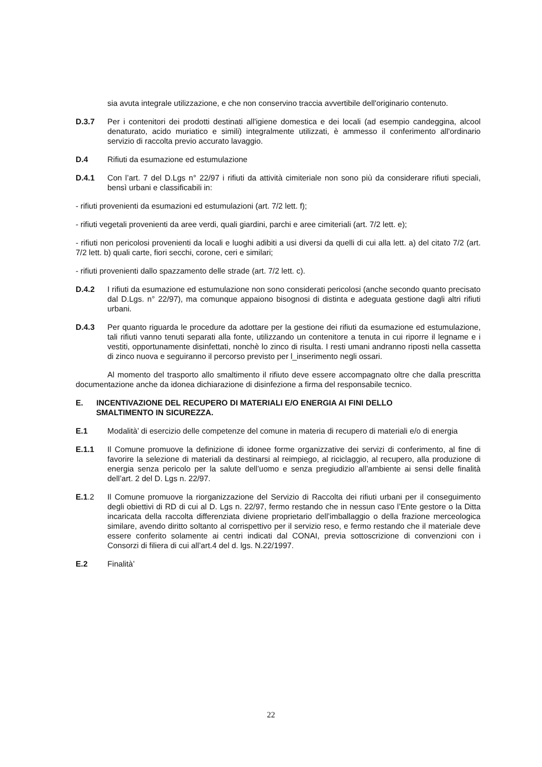sia avuta integrale utilizzazione, e che non conservino traccia avvertibile dell'originario contenuto.
D.3.7 Per i contenitori dei prodotti destinati all'igiene domestica e dei locali (ad esempio candeggina, alcool denaturato, acido muriatico e simili) integralmente utilizzati, è ammesso il conferimento all'ordinario servizio di raccolta previo accurato lavaggio.
D.4 Rifiuti da esumazione ed estumulazione
D.4.1 Con l’art. 7 del D.Lgs n° 22/97 i rifiuti da attività cimiteriale non sono più da considerare rifiuti speciali, bensì urbani e classificabili in:
- rifiuti provenienti da esumazioni ed estumulazioni (art. 7/2 lett. f);
- rifiuti vegetali provenienti da aree verdi, quali giardini, parchi e aree cimiteriali (art. 7/2 lett. e);
- rifiuti non pericolosi provenienti da locali e luoghi adibiti a usi diversi da quelli di cui alla lett. a) del citato 7/2 (art. 7/2 lett. b) quali carte, fiori secchi, corone, ceri e similari;
- rifiuti provenienti dallo spazzamento delle strade (art. 7/2 lett. c).
D.4.2 I rifiuti da esumazione ed estumulazione non sono considerati pericolosi (anche secondo quanto precisato dal D.Lgs. n° 22/97), ma comunque appaiono bisognosi di distinta e adeguata gestione dagli altri rifiuti urbani.
D.4.3 Per quanto riguarda le procedure da adottare per la gestione dei rifiuti da esumazione ed estumulazione, tali rifiuti vanno tenuti separati alla fonte, utilizzando un contenitore a tenuta in cui riporre il legname e i vestiti, opportunamente disinfettati, nonchè lo zinco di risulta. I resti umani andranno riposti nella cassetta di zinco nuova e seguiranno il percorso previsto per l_inserimento negli ossari.
Al momento del trasporto allo smaltimento il rifiuto deve essere accompagnato oltre che dalla prescritta documentazione anche da idonea dichiarazione di disinfezione a firma del responsabile tecnico.
E. INCENTIVAZIONE DEL RECUPERO DI MATERIALI E/O ENERGIA AI FINI DELLO
SMALTIMENTO IN SICUREZZA.
E.1 Modalità’ di esercizio delle competenze del comune in materia di recupero di materiali e/o di energia
E.1.1 Il Comune promuove la definizione di idonee forme organizzative dei servizi di conferimento, al fine di favorire la selezione di materiali da destinarsi al reimpiego, al riciclaggio, al recupero, alla produzione di energia senza pericolo per la salute dell’uomo e senza pregiudizio all’ambiente ai sensi delle finalità dell’art. 2 del D. Lgs n. 22/97.
E.1.2 Il Comune promuove la riorganizzazione del Servizio di Raccolta dei rifiuti urbani per il conseguimento degli obiettivi di RD di cui al D. Lgs n. 22/97, fermo restando che in nessun caso l’Ente gestore o la Ditta incaricata della raccolta differenziata diviene proprietario dell’imballaggio o della frazione merceologica similare, avendo diritto soltanto al corrispettivo per il servizio reso, e fermo restando che il materiale deve essere conferito solamente ai centri indicati dal CONAI, previa sottoscrizione di convenzioni con i Consorzi di filiera di cui all’art.4 del d. lgs. N.22/1997.
E.2 Finalità’
22